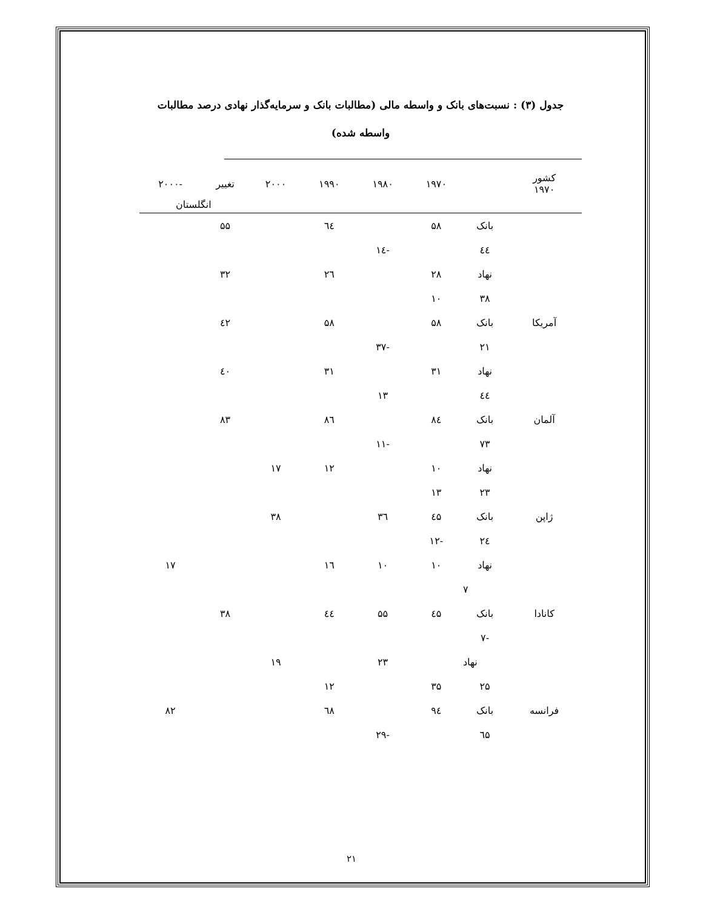جدول (۳) : نسبت‌های بانک و واسطه مالی (مطالبات بانک و سرمایه‌گذار نهادی درصد مطالبات
واسطه شده)
| کشور ۱۹۷۰ | | ۱۹۷۰ | ۱۹۸۰ | ۱۹۹۰ | ۲۰۰۰ | تغییر | -۲۰۰۰ |
| --- | --- | --- | --- | --- | --- | --- | --- |
| انگلستان | | | | | | | |
| | بانک | ۵۸ | | ٦٤ | | ۵۵ | |
| | ٤٤ | | -١٤ | | | | |
| | نهاد | ۲۸ | | ٢٦ | | ۳۲ | |
| | ۳۸ | ۱۰ | | | | | |
| آمریکا | بانک | ۵۸ | | ۵۸ | | ٤۲ | |
| | ۲۱ | | -۳۷ | | | | |
| | نهاد | ۳۱ | | ۳۱ | | ٤۰ | |
| | ٤٤ | | ۱۳ | | | | |
| آلمان | بانک | ۸٤ | | ۸٦ | | ۸۳ | |
| | ۷۳ | | -۱۱ | | | | |
| | نهاد | ۱۰ | | ۱۲ | ۱۷ | | |
| | ۲۳ | ۱۳ | | | | | |
| ژاپن | بانک | ٤۵ | ۳٦ | | ۳۸ | | |
| | ۲٤ | -۱۲ | | | | | |
| | نهاد | ۱۰ | ۱۰ | ۱٦ | | | ۱۷ |
| | ۷ | | | | | | |
| کانادا | بانک | ٤۵ | ۵۵ | ٤٤ | | ۳۸ | |
| | -۷ | | | | | | |
| | نهاد | | ۲۳ | | ۱۹ | | |
| | ۲۵ | ۳۵ | | ۱۲ | | | |
| فرانسه | بانک | ۹٤ | | ٦۸ | | | ۸۲ |
| | ٦۵ | | -۲۹ | | | | |
۲۱